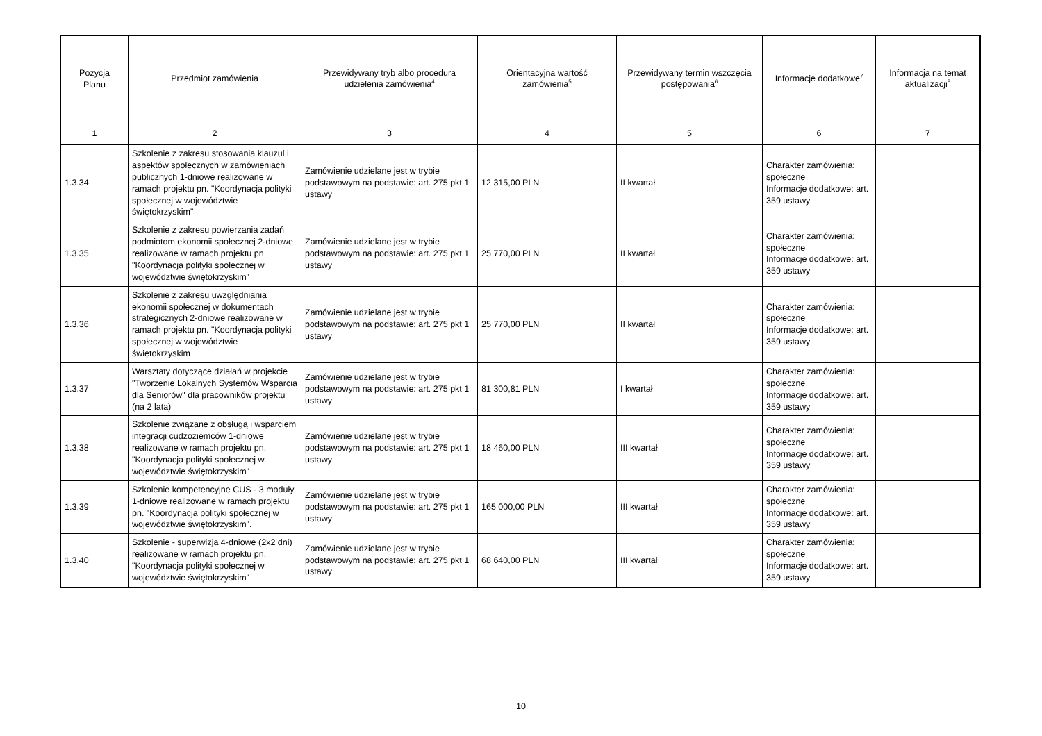| Pozycja Planu | Przedmiot zamówienia | Przewidywany tryb albo procedura udzielenia zamówienia<sup>4</sup> | Orientacyjna wartość zamówienia<sup>5</sup> | Przewidywany termin wszczęcia postępowania<sup>6</sup> | Informacje dodatkowe<sup>7</sup> | Informacja na temat aktualizacji<sup>8</sup> |
| --- | --- | --- | --- | --- | --- | --- |
| 1 | 2 | 3 | 4 | 5 | 6 | 7 |
| 1.3.34 | Szkolenie z zakresu stosowania klauzul i aspektów społecznych w zamówieniach publicznych 1-dniowe realizowane w ramach projektu pn. "Koordynacja polityki społecznej w województwie świętokrzyskim" | Zamówienie udzielane jest w trybie podstawowym na podstawie: art. 275 pkt 1 ustawy | 12 315,00 PLN | II kwartał | Charakter zamówienia: społeczne Informacje dodatkowe: art. 359 ustawy | |
| 1.3.35 | Szkolenie z zakresu powierzania zadań podmiotom ekonomii społecznej 2-dniowe realizowane w ramach projektu pn. "Koordynacja polityki społecznej w województwie świętokrzyskim" | Zamówienie udzielane jest w trybie podstawowym na podstawie: art. 275 pkt 1 ustawy | 25 770,00 PLN | II kwartał | Charakter zamówienia: społeczne Informacje dodatkowe: art. 359 ustawy | |
| 1.3.36 | Szkolenie z zakresu uwzględniania ekonomii społecznej w dokumentach strategicznych 2-dniowe realizowane w ramach projektu pn. "Koordynacja polityki społecznej w województwie świętokrzyskim | Zamówienie udzielane jest w trybie podstawowym na podstawie: art. 275 pkt 1 ustawy | 25 770,00 PLN | II kwartał | Charakter zamówienia: społeczne Informacje dodatkowe: art. 359 ustawy | |
| 1.3.37 | Warsztaty dotyczące działań w projekcie "Tworzenie Lokalnych Systemów Wsparcia dla Seniorów" dla pracowników projektu (na 2 lata) | Zamówienie udzielane jest w trybie podstawowym na podstawie: art. 275 pkt 1 ustawy | 81 300,81 PLN | I kwartał | Charakter zamówienia: społeczne Informacje dodatkowe: art. 359 ustawy | |
| 1.3.38 | Szkolenie związane z obsługą i wsparciem integracji cudzoziemców 1-dniowe realizowane w ramach projektu pn. "Koordynacja polityki społecznej w województwie świętokrzyskim" | Zamówienie udzielane jest w trybie podstawowym na podstawie: art. 275 pkt 1 ustawy | 18 460,00 PLN | III kwartał | Charakter zamówienia: społeczne Informacje dodatkowe: art. 359 ustawy | |
| 1.3.39 | Szkolenie kompetencyjne CUS - 3 moduły 1-dniowe realizowane w ramach projektu pn. "Koordynacja polityki społecznej w województwie świętokrzyskim". | Zamówienie udzielane jest w trybie podstawowym na podstawie: art. 275 pkt 1 ustawy | 165 000,00 PLN | III kwartał | Charakter zamówienia: społeczne Informacje dodatkowe: art. 359 ustawy | |
| 1.3.40 | Szkolenie - superwizja 4-dniowe (2x2 dni) realizowane w ramach projektu pn. "Koordynacja polityki społecznej w województwie świętokrzyskim" | Zamówienie udzielane jest w trybie podstawowym na podstawie: art. 275 pkt 1 ustawy | 68 640,00 PLN | III kwartał | Charakter zamówienia: społeczne Informacje dodatkowe: art. 359 ustawy | |
10